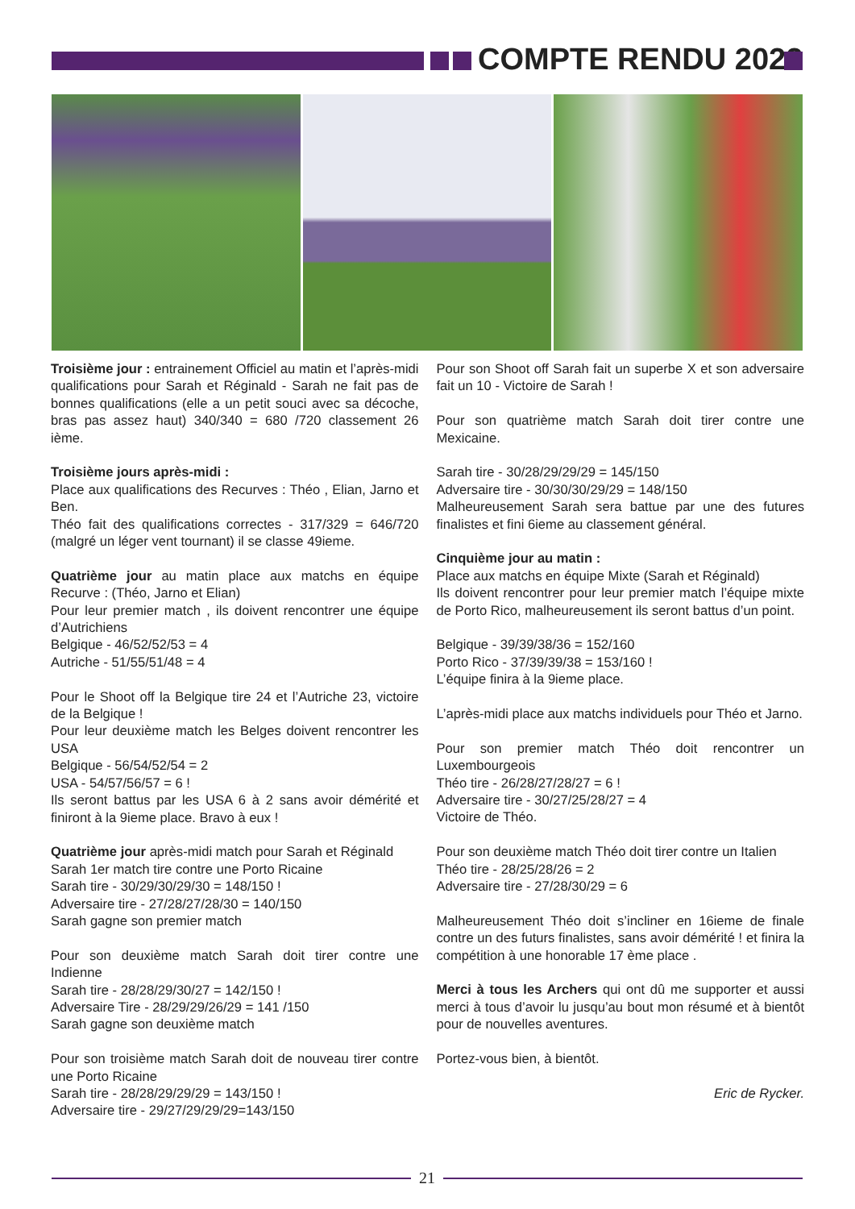COMPTE RENDU 2022
Troisième jour : entrainement Officiel au matin et l’après-midi qualifications pour Sarah et Réginald - Sarah ne fait pas de bonnes qualifications (elle a un petit souci avec sa décoche, bras pas assez haut) 340/340 = 680 /720 classement 26 ième.
Troisième jours après-midi :
Place aux qualifications des Recurves : Théo , Elian, Jarno et Ben.
Théo fait des qualifications correctes - 317/329 = 646/720 (malgré un léger vent tournant) il se classe 49ieme.
Quatrième jour au matin place aux matchs en équipe Recurve : (Théo, Jarno et Elian)
Pour leur premier match , ils doivent rencontrer une équipe d’Autrichiens
Belgique - 46/52/52/53 = 4
Autriche - 51/55/51/48 = 4
Pour le Shoot off la Belgique tire 24 et l’Autriche 23, victoire de la Belgique !
Pour leur deuxième match les Belges doivent rencontrer les USA
Belgique - 56/54/52/54 = 2
USA - 54/57/56/57 = 6 !
Ils seront battus par les USA 6 à 2 sans avoir démérité et finiront à la 9ieme place. Bravo à eux !
Quatrième jour après-midi match pour Sarah et Réginald
Sarah 1er match tire contre une Porto Ricaine
Sarah tire - 30/29/30/29/30 = 148/150 !
Adversaire tire - 27/28/27/28/30 = 140/150
Sarah gagne son premier match
Pour son deuxième match Sarah doit tirer contre une Indienne
Sarah tire - 28/28/29/30/27 = 142/150 !
Adversaire Tire - 28/29/29/26/29 = 141 /150
Sarah gagne son deuxième match
Pour son troisième match Sarah doit de nouveau tirer contre une Porto Ricaine
Sarah tire - 28/28/29/29/29 = 143/150 !
Adversaire tire - 29/27/29/29/29=143/150
Pour son Shoot off Sarah fait un superbe X et son adversaire fait un 10 - Victoire de Sarah !
Pour son quatrième match Sarah doit tirer contre une Mexicaine.
Sarah tire - 30/28/29/29/29 = 145/150
Adversaire tire - 30/30/30/29/29 = 148/150
Malheureusement Sarah sera battue par une des futures finalistes et fini 6ieme au classement général.
Cinquième jour au matin :
Place aux matchs en équipe Mixte (Sarah et Réginald)
Ils doivent rencontrer pour leur premier match l’équipe mixte de Porto Rico, malheureusement ils seront battus d’un point.
Belgique - 39/39/38/36 = 152/160
Porto Rico - 37/39/39/38 = 153/160 !
L’équipe finira à la 9ieme place.
L’après-midi place aux matchs individuels pour Théo et Jarno.
Pour son premier match Théo doit rencontrer un Luxembourgeois
Théo tire - 26/28/27/28/27 = 6 !
Adversaire tire - 30/27/25/28/27 = 4
Victoire de Théo.
Pour son deuxième match Théo doit tirer contre un Italien
Théo tire - 28/25/28/26 = 2
Adversaire tire - 27/28/30/29 = 6
Malheureusement Théo doit s’incliner en 16ieme de finale contre un des futurs finalistes, sans avoir démérité ! et finira la compétition à une honorable 17 ème place .
Merci à tous les Archers qui ont dû me supporter et aussi merci à tous d’avoir lu jusqu’au bout mon résumé et à bientôt pour de nouvelles aventures.
Portez-vous bien, à bientôt.
Eric de Rycker.
21